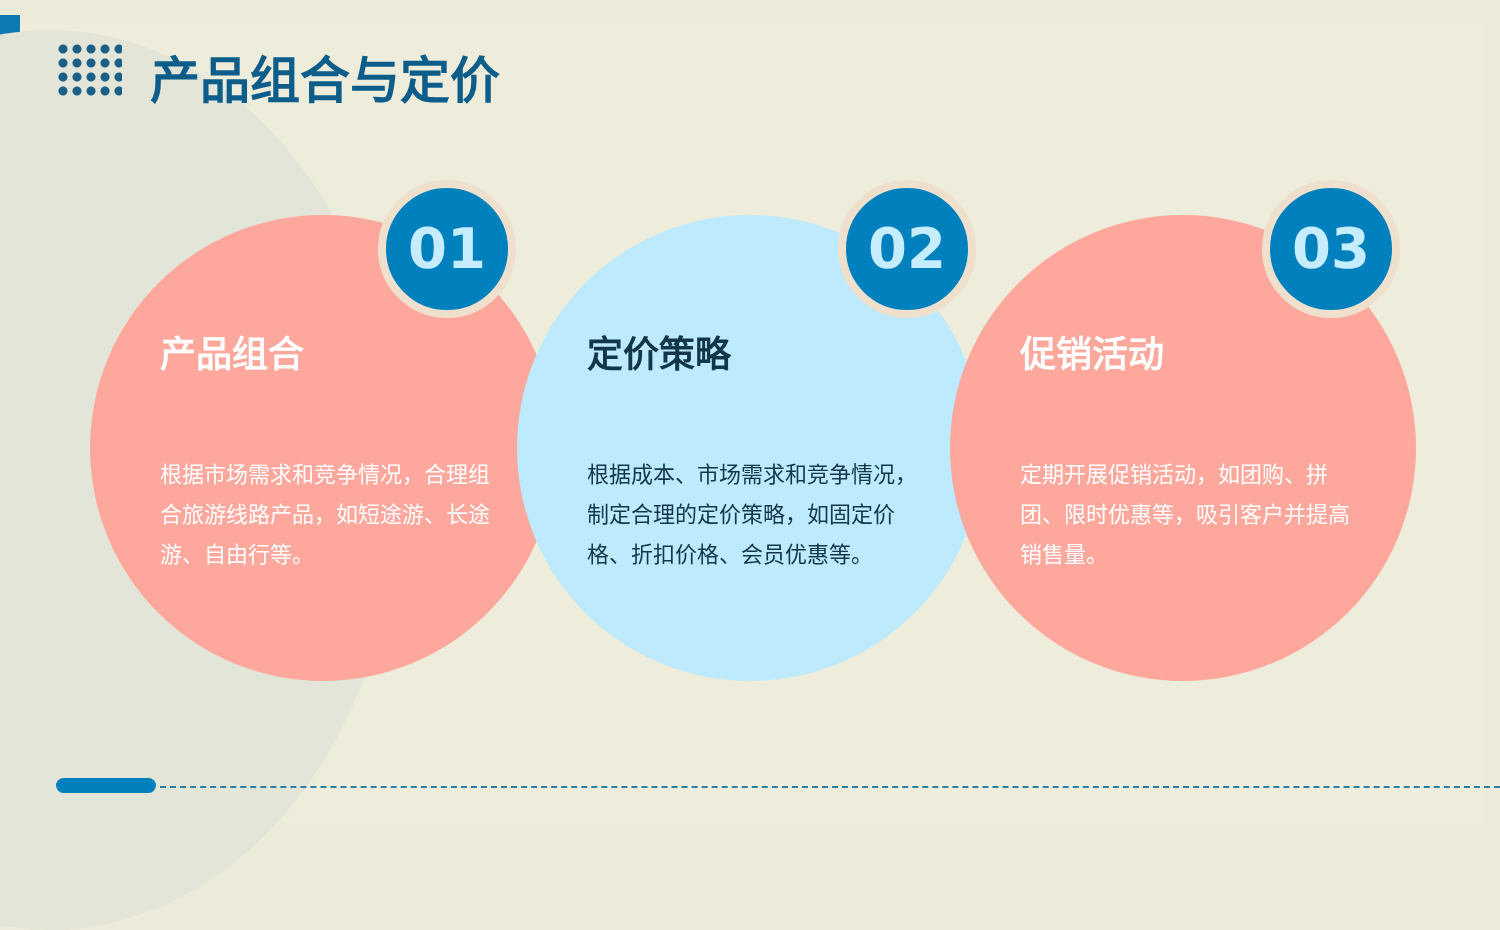产品组合与定价
产品组合
根据市场需求和竞争情况，合理组合旅游线路产品，如短途游、长途游、自由行等。
定价策略
根据成本、市场需求和竞争情况，制定合理的定价策略，如固定价格、折扣价格、会员优惠等。
促销活动
定期开展促销活动，如团购、拼团、限时优惠等，吸引客户并提高销售量。
01 02 03